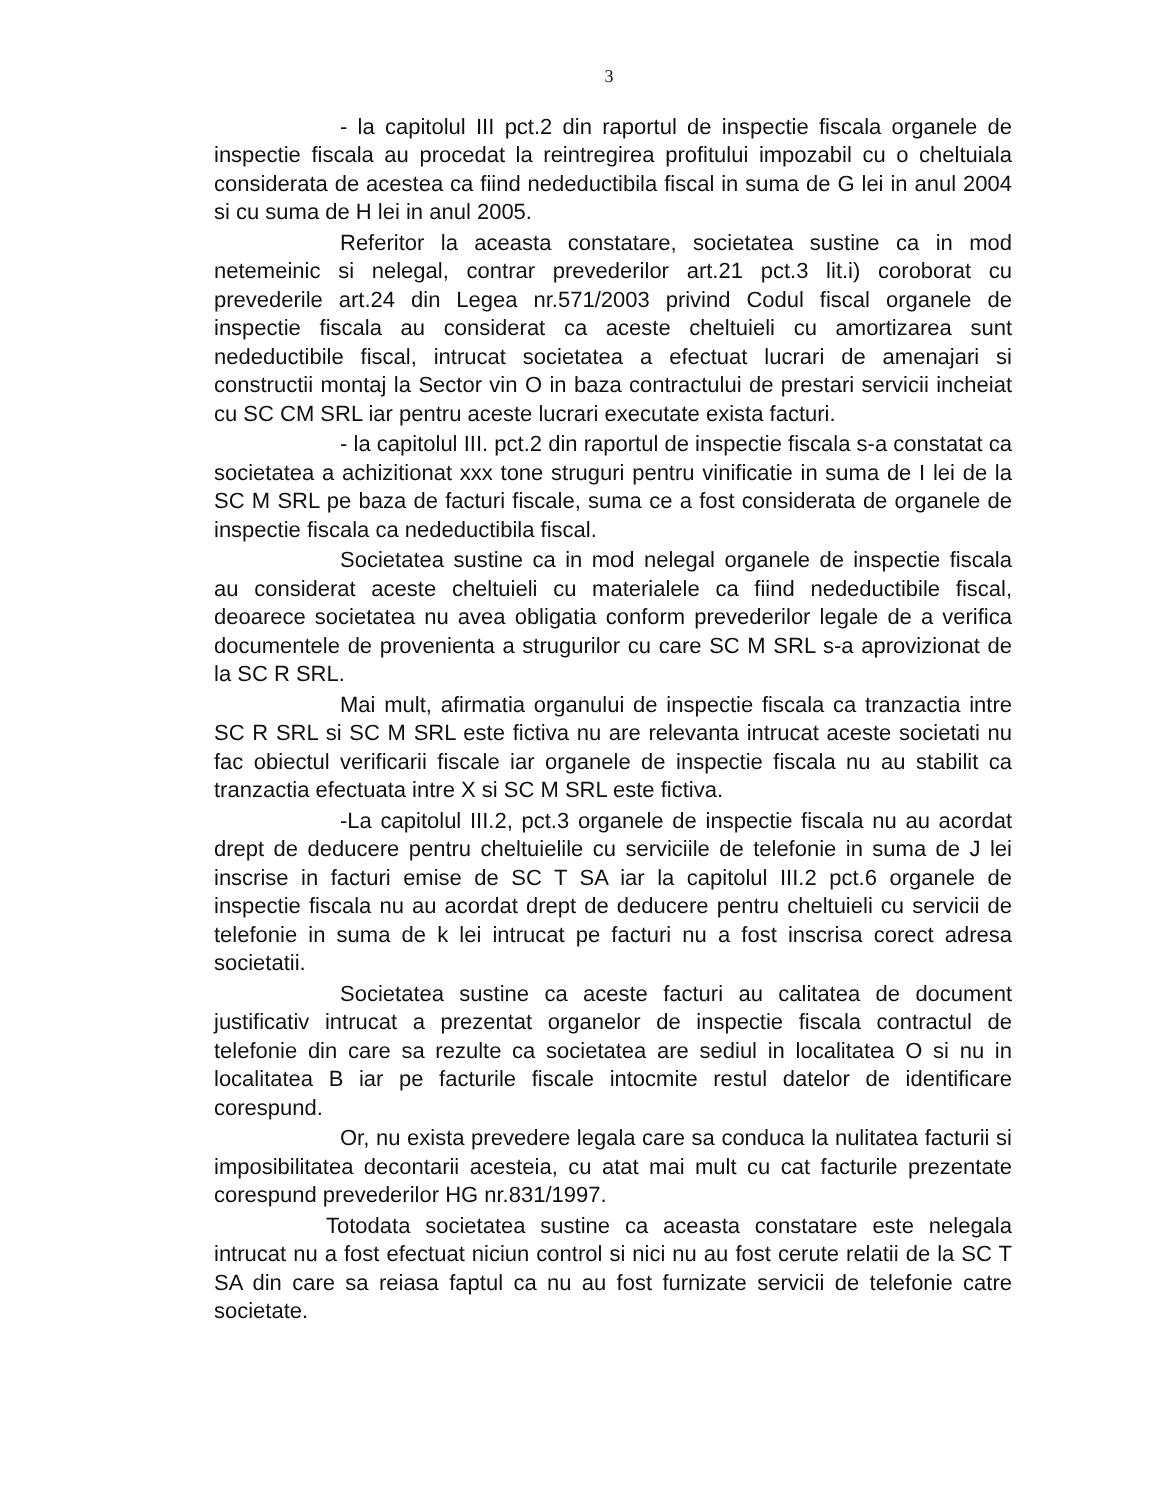3
- la capitolul III pct.2 din raportul de inspectie fiscala organele de inspectie fiscala au procedat la reintregirea profitului impozabil cu o cheltuiala considerata de acestea ca fiind nedeductibila fiscal in suma de G lei in anul 2004 si cu suma de H lei in anul 2005.
Referitor la aceasta constatare, societatea sustine ca in mod netemeinic si nelegal, contrar prevederilor art.21 pct.3 lit.i) coroborat cu prevederile art.24 din Legea nr.571/2003 privind Codul fiscal organele de inspectie fiscala au considerat ca aceste cheltuieli cu amortizarea sunt nedeductibile fiscal, intrucat societatea a efectuat lucrari de amenajari si constructii montaj la Sector vin O in baza contractului de prestari servicii incheiat cu SC CM SRL iar pentru aceste lucrari executate exista facturi.
- la capitolul III. pct.2 din raportul de inspectie fiscala s-a constatat ca societatea a achizitionat xxx tone struguri pentru vinificatie in suma de I lei de la SC M SRL pe baza de facturi fiscale, suma ce a fost considerata de organele de inspectie fiscala ca nedeductibila fiscal.
Societatea sustine ca in mod nelegal organele de inspectie fiscala au considerat aceste cheltuieli cu materialele ca fiind nedeductibile fiscal, deoarece societatea nu avea obligatia conform prevederilor legale de a verifica documentele de provenienta a strugurilor cu care SC M SRL s-a aprovizionat de la SC R SRL.
Mai mult, afirmatia organului de inspectie fiscala ca tranzactia intre SC R SRL si SC M SRL este fictiva nu are relevanta intrucat aceste societati nu fac obiectul verificarii fiscale iar organele de inspectie fiscala nu au stabilit ca tranzactia efectuata intre X si SC M SRL este fictiva.
-La capitolul III.2, pct.3 organele de inspectie fiscala nu au acordat drept de deducere pentru cheltuielile cu serviciile de telefonie in suma de J lei inscrise in facturi emise de SC T SA iar la capitolul III.2 pct.6 organele de inspectie fiscala nu au acordat drept de deducere pentru cheltuieli cu servicii de telefonie in suma de k lei intrucat pe facturi nu a fost inscrisa corect adresa societatii.
Societatea sustine ca aceste facturi au calitatea de document justificativ intrucat a prezentat organelor de inspectie fiscala contractul de telefonie din care sa rezulte ca societatea are sediul in localitatea O si nu in localitatea B iar pe facturile fiscale intocmite restul datelor de identificare corespund.
Or, nu exista prevedere legala care sa conduca la nulitatea facturii si imposibilitatea decontarii acesteia, cu atat mai mult cu cat facturile prezentate corespund prevederilor HG nr.831/1997.
Totodata societatea sustine ca aceasta constatare este nelegala intrucat nu a fost efectuat niciun control si nici nu au fost cerute relatii de la SC T SA din care sa reiasa faptul ca nu au fost furnizate servicii de telefonie catre societate.